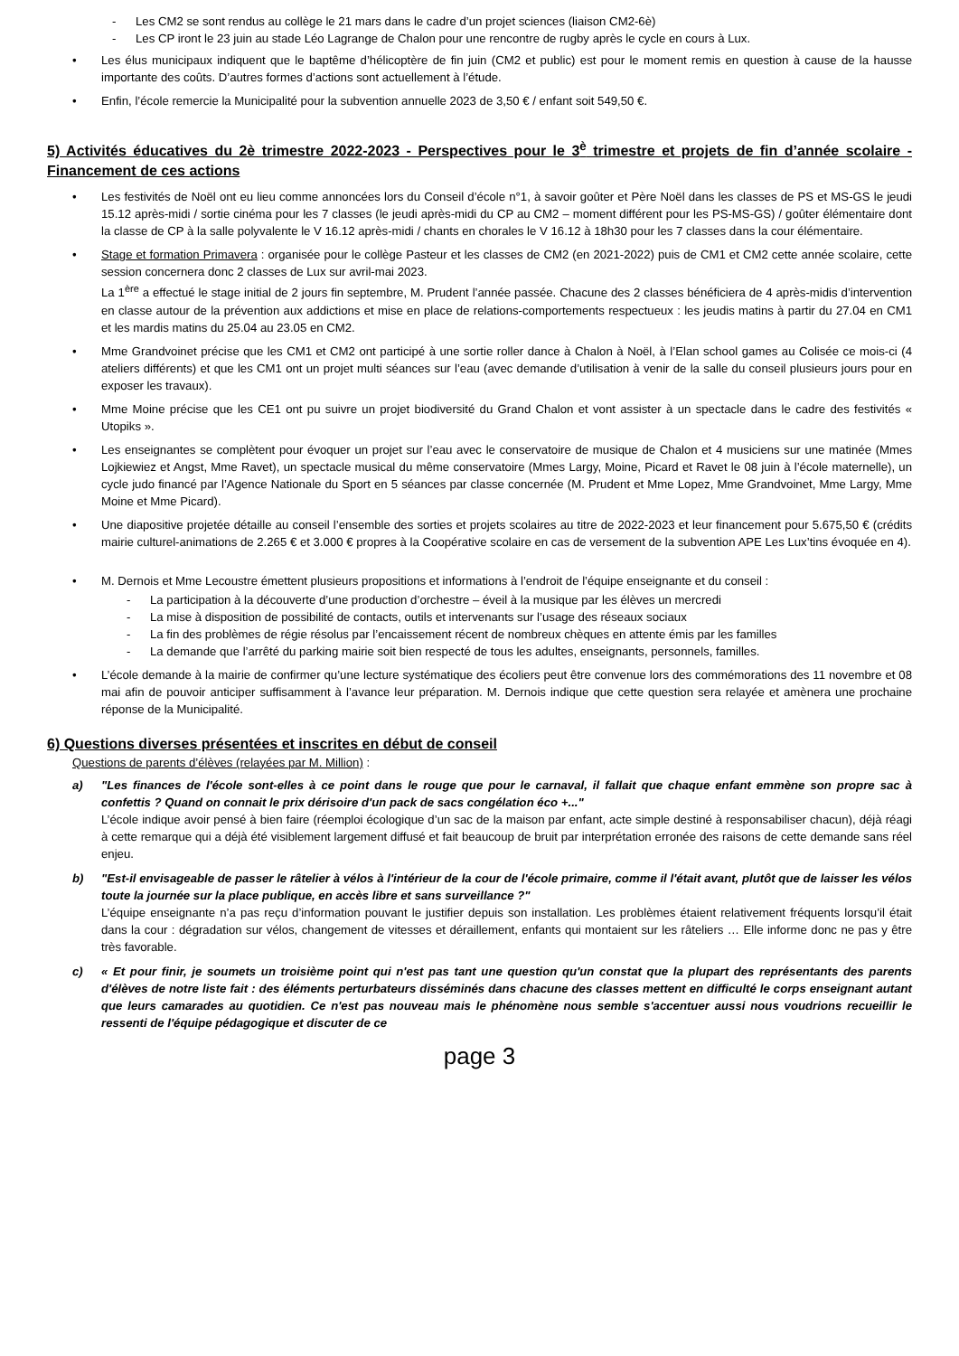- Les CM2 se sont rendus au collège le 21 mars dans le cadre d’un projet sciences (liaison CM2-6è)
- Les CP iront le 23 juin au stade Léo Lagrange de Chalon pour une rencontre de rugby après le cycle en cours à Lux.
• Les élus municipaux indiquent que le baptême d’hélicoptère de fin juin (CM2 et public) est pour le moment remis en question à cause de la hausse importante des coûts. D’autres formes d’actions sont actuellement à l’étude.
• Enfin, l’école remercie la Municipalité pour la subvention annuelle 2023 de 3,50 € / enfant soit 549,50 €.
5) Activités éducatives du 2è trimestre 2022-2023 - Perspectives pour le 3<sup>è</sup> trimestre et projets de fin d’année scolaire - Financement de ces actions
• Les festivités de Noël ont eu lieu comme annoncées lors du Conseil d’école n°1, à savoir goûter et Père Noël dans les classes de PS et MS-GS le jeudi 15.12 après-midi / sortie cinéma pour les 7 classes (le jeudi après-midi du CP au CM2 – moment différent pour les PS-MS-GS) / goûter élémentaire dont la classe de CP à la salle polyvalente le V 16.12 après-midi / chants en chorales le V 16.12 à 18h30 pour les 7 classes dans la cour élémentaire.
• Stage et formation Primavera : organisée pour le collège Pasteur et les classes de CM2 (en 2021-2022) puis de CM1 et CM2 cette année scolaire, cette session concernera donc 2 classes de Lux sur avril-mai 2023.
La 1<sup>ère</sup> a effectué le stage initial de 2 jours fin septembre, M. Prudent l’année passée. Chacune des 2 classes bénéficiera de 4 après-midis d’intervention en classe autour de la prévention aux addictions et mise en place de relations-comportements respectueux : les jeudis matins à partir du 27.04 en CM1 et les mardis matins du 25.04 au 23.05 en CM2.
• Mme Grandvoinet précise que les CM1 et CM2 ont participé à une sortie roller dance à Chalon à Noël, à l’Elan school games au Colisée ce mois-ci (4 ateliers différents) et que les CM1 ont un projet multi séances sur l’eau (avec demande d’utilisation à venir de la salle du conseil plusieurs jours pour en exposer les travaux).
• Mme Moine précise que les CE1 ont pu suivre un projet biodiversité du Grand Chalon et vont assister à un spectacle dans le cadre des festivités « Utopiks ».
• Les enseignantes se complètent pour évoquer un projet sur l’eau avec le conservatoire de musique de Chalon et 4 musiciens sur une matinée (Mmes Lojkiewiez et Angst, Mme Ravet), un spectacle musical du même conservatoire (Mmes Largy, Moine, Picard et Ravet le 08 juin à l’école maternelle), un cycle judo financé par l’Agence Nationale du Sport en 5 séances par classe concernée (M. Prudent et Mme Lopez, Mme Grandvoinet, Mme Largy, Mme Moine et Mme Picard).
• Une diapositive projetée détaille au conseil l’ensemble des sorties et projets scolaires au titre de 2022-2023 et leur financement pour 5.675,50 € (crédits mairie culturel-animations de 2.265 € et 3.000 € propres à la Coopérative scolaire en cas de versement de la subvention APE Les Lux’tins évoquée en 4).
• M. Dernois et Mme Lecoustre émettent plusieurs propositions et informations à l’endroit de l’équipe enseignante et du conseil :
- La participation à la découverte d’une production d’orchestre – éveil à la musique par les élèves un mercredi
- La mise à disposition de possibilité de contacts, outils et intervenants sur l’usage des réseaux sociaux
- La fin des problèmes de régie résolus par l’encaissement récent de nombreux chèques en attente émis par les familles
- La demande que l’arrêté du parking mairie soit bien respecté de tous les adultes, enseignants, personnels, familles.
• L’école demande à la mairie de confirmer qu’une lecture systématique des écoliers peut être convenue lors des commémorations des 11 novembre et 08 mai afin de pouvoir anticiper suffisamment à l’avance leur préparation. M. Dernois indique que cette question sera relayée et amènera une prochaine réponse de la Municipalité.
6) Questions diverses présentées et inscrites en début de conseil
Questions de parents d’élèves (relayées par M. Million) :
a) "Les finances de l'école sont-elles à ce point dans le rouge que pour le carnaval, il fallait que chaque enfant emmène son propre sac à confettis ? Quand on connait le prix dérisoire d'un pack de sacs congélation éco +..."
L’école indique avoir pensé à bien faire (réemploi écologique d’un sac de la maison par enfant, acte simple destiné à responsabiliser chacun), déjà réagi à cette remarque qui a déjà été visiblement largement diffusé et fait beaucoup de bruit par interprétation erronée des raisons de cette demande sans réel enjeu.
b) "Est-il envisageable de passer le râtelier à vélos à l'intérieur de la cour de l'école primaire, comme il l'était avant, plutôt que de laisser les vélos toute la journée sur la place publique, en accès libre et sans surveillance ?"
L’équipe enseignante n’a pas reçu d’information pouvant le justifier depuis son installation. Les problèmes étaient relativement fréquents lorsqu’il était dans la cour : dégradation sur vélos, changement de vitesses et déraillement, enfants qui montaient sur les râteliers … Elle informe donc ne pas y être très favorable.
c) « Et pour finir, je soumets un troisième point qui n'est pas tant une question qu'un constat que la plupart des représentants des parents d'élèves de notre liste fait : des éléments perturbateurs disséminés dans chacune des classes mettent en difficulté le corps enseignant autant que leurs camarades au quotidien. Ce n'est pas nouveau mais le phénomène nous semble s'accentuer aussi nous voudrions recueillir le ressenti de l'équipe pédagogique et discuter de ce
page 3